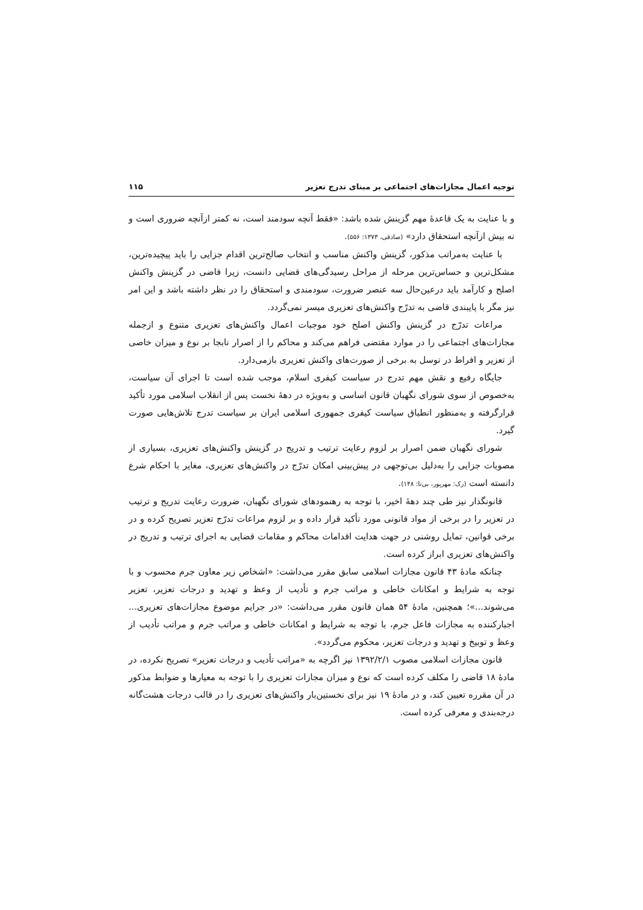توجیه اعمال مجازات‌های اجتماعی بر مبنای تدرج تعزیر ۱۱۵
و با عنایت به یک قاعدهٔ مهم گزینش شده باشد: «فقط آنچه سودمند است، نه کمتر ازآنچه ضروری است و نه بیش ازآنچه استحقاق دارد» (صادقی، ۱۳۷۳: ۵۵۶).
با عنایت به‌مراتب مذکور، گزینش واکنش مناسب و انتخاب صالح‌ترین اقدام جزایی را باید پیچیده‌ترین، مشکل‌ترین و حساس‌ترین مرحله از مراحل رسیدگی‌های قضایی دانست، زیرا قاضی در گزینش واکنش اصلح و کارآمد باید درعین‌حال سه عنصر ضرورت، سودمندی و استحقاق را در نظر داشته باشد و این امر نیز مگر با پایبندی قاضی به تدرّج واکنش‌های تعزیری میسر نمی‌گردد.
مراعات تدرّج در گزینش واکنش اصلح خود موجبات اعمال واکنش‌های تعزیری متنوع و ازجمله مجازات‌های اجتماعی را در موارد مقتضی فراهم می‌کند و محاکم را از اصرار نابجا بر نوع و میزان خاصی از تعزیر و افراط در توسل به برخی از صورت‌های واکنش تعزیری بازمی‌دارد.
جایگاه رفیع و نقش مهم تدرج در سیاست کیفری اسلام، موجب شده است تا اجرای آن سیاست، به‌خصوص از سوی شورای نگهبان قانون اساسی و به‌ویژه در دههٔ نخست پس از انقلاب اسلامی مورد تأکید قرارگرفته و به‌منظور انطباق سیاست کیفری جمهوری اسلامی ایران بر سیاست تدرج تلاش‌هایی صورت گیرد.
شورای نگهبان ضمن اصرار بر لزوم رعایت ترتیب و تدریج در گزینش واکنش‌های تعزیری، بسیاری از مصوبات جزایی را به‌دلیل بی‌توجهی در پیش‌بینی امکان تدرّج در واکنش‌های تعزیری، مغایر با احکام شرع دانسته است (رک: مهرپور، بی‌تا: ۱۴۸).
قانونگذار نیز طی چند دههٔ اخیر، با توجه به رهنمودهای شورای نگهبان، ضرورت رعایت تدریج و ترتیب در تعزیر را در برخی از مواد قانونی مورد تأکید قرار داده و بر لزوم مراعات تدرّج تعزیر تصریح کرده و در برخی قوانین، تمایل روشنی در جهت هدایت اقدامات محاکم و مقامات قضایی به اجرای ترتیب و تدریج در واکنش‌های تعزیری ابراز کرده است.
چنانکه مادهٔ ۴۳ قانون مجازات اسلامی سابق مقرر می‌داشت: «اشخاص زیر معاون جرم محسوب و با توجه به شرایط و امکانات خاطی و مراتب جرم و تأدیب از وعظ و تهدید و درجات تعزیر، تعزیر می‌شوند...»؛ همچنین، مادهٔ ۵۴ همان قانون مقرر می‌داشت: «در جرایم موضوع مجازات‌های تعزیری... اجبارکننده به مجازات فاعل جرم، با توجه به شرایط و امکانات خاطی و مراتب جرم و مراتب تأدیب از وعظ و توبیخ و تهدید و درجات تعزیر، محکوم می‌گردد».
قانون مجازات اسلامی مصوب ۱۳۹۲/۲/۱ نیز اگرچه به «مراتب تأدیب و درجات تعزیر» تصریح نکرده، در مادهٔ ۱۸ قاضی را مکلف کرده است که نوع و میزان مجازات تعزیری را با توجه به معیارها و ضوابط مذکور در آن مقرره تعیین کند، و در مادهٔ ۱۹ نیز برای نخستین‌بار واکنش‌های تعزیری را در قالب درجات هشت‌گانه درجه‌بندی و معرفی کرده است.